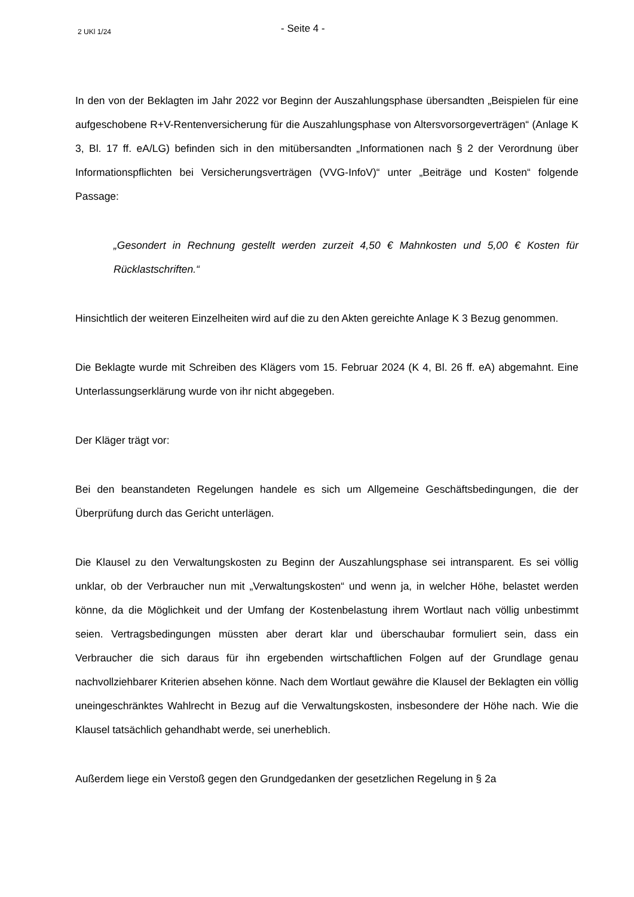2 UKl 1/24
- Seite 4 -
In den von der Beklagten im Jahr 2022 vor Beginn der Auszahlungsphase übersandten „Beispielen für eine aufgeschobene R+V-Rentenversicherung für die Auszahlungsphase von Altersvorsorgeverträgen“ (Anlage K 3, Bl. 17 ff. eA/LG) befinden sich in den mitübersandten „Informationen nach § 2 der Verordnung über Informationspflichten bei Versicherungsverträgen (VVG-InfoV)“ unter „Beiträge und Kosten“ folgende Passage:
„Gesondert in Rechnung gestellt werden zurzeit 4,50 € Mahnkosten und 5,00 € Kosten für Rücklastschriften.“
Hinsichtlich der weiteren Einzelheiten wird auf die zu den Akten gereichte Anlage K 3 Bezug genommen.
Die Beklagte wurde mit Schreiben des Klägers vom 15. Februar 2024 (K 4, Bl. 26 ff. eA) abgemahnt. Eine Unterlassungserklärung wurde von ihr nicht abgegeben.
Der Kläger trägt vor:
Bei den beanstandeten Regelungen handele es sich um Allgemeine Geschäftsbedingungen, die der Überprüfung durch das Gericht unterlägen.
Die Klausel zu den Verwaltungskosten zu Beginn der Auszahlungsphase sei intransparent. Es sei völlig unklar, ob der Verbraucher nun mit „Verwaltungskosten“ und wenn ja, in welcher Höhe, belastet werden könne, da die Möglichkeit und der Umfang der Kostenbelastung ihrem Wortlaut nach völlig unbestimmt seien. Vertragsbedingungen müssten aber derart klar und überschaubar formuliert sein, dass ein Verbraucher die sich daraus für ihn ergebenden wirtschaftlichen Folgen auf der Grundlage genau nachvollziehbarer Kriterien absehen könne. Nach dem Wortlaut gewähre die Klausel der Beklagten ein völlig uneingeschränktes Wahlrecht in Bezug auf die Verwaltungskosten, insbesondere der Höhe nach. Wie die Klausel tatsächlich gehandhabt werde, sei unerheblich.
Außerdem liege ein Verstoß gegen den Grundgedanken der gesetzlichen Regelung in § 2a